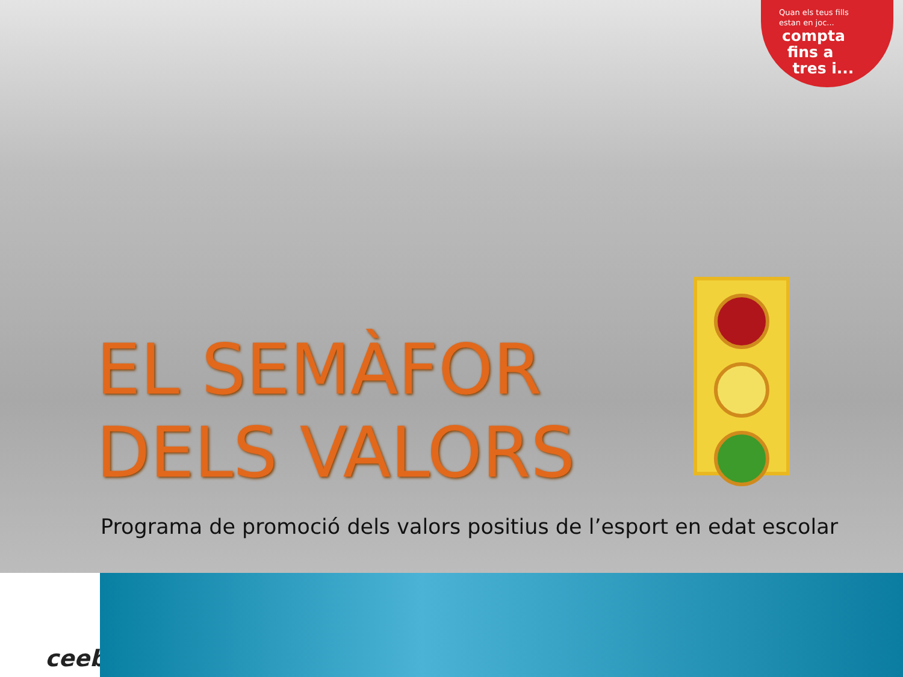Quan els teus fills
estan en joc...
compta
fins a
tres i...
EL SEMÀFOR
DELS VALORS
Programa de promoció dels valors positius de l’esport en edat escolar
ceeb